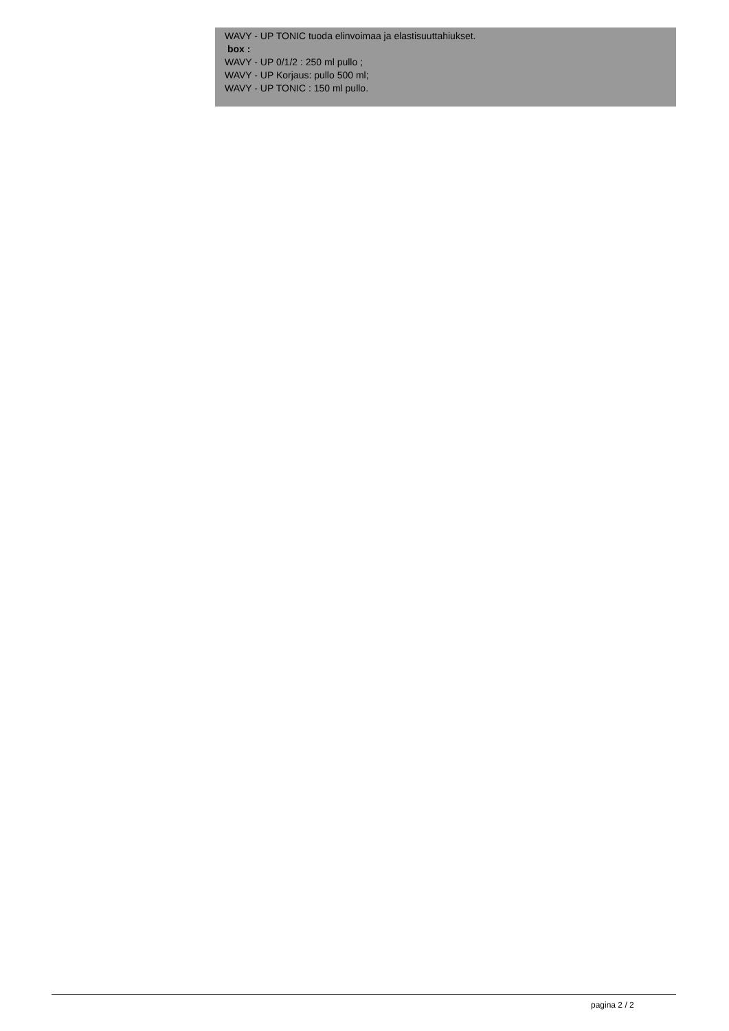WAVY - UP TONIC tuoda elinvoimaa ja elastisuuttahiukset.
box :
WAVY - UP 0/1/2 : 250 ml pullo ;
WAVY - UP Korjaus: pullo 500 ml;
WAVY - UP TONIC : 150 ml pullo.
pagina 2 / 2